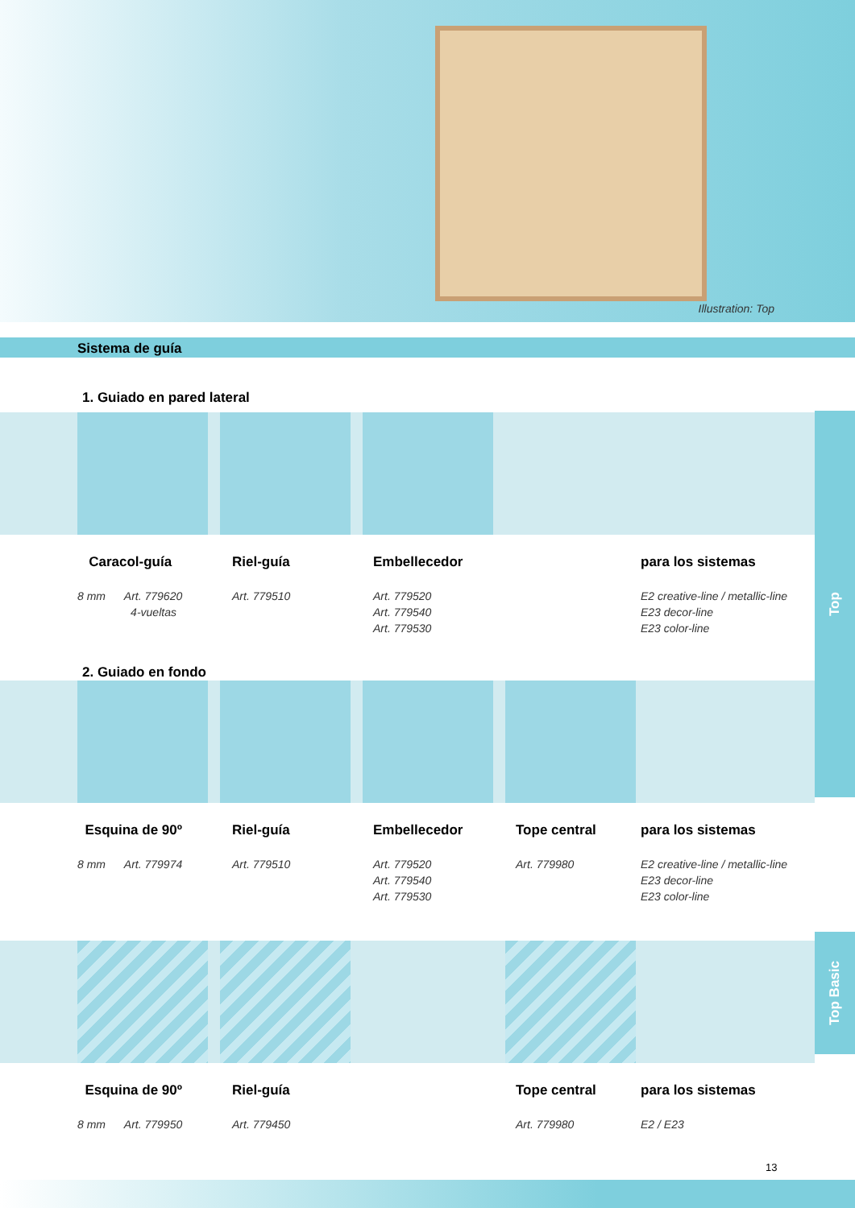Illustration: Top
Sistema de guía
1. Guiado en pared lateral
Caracol-guía
8 mm Art. 779620
4-vueltas
Riel-guía
Art. 779510
Embellecedor
Art. 779520
Art. 779540
Art. 779530
para los sistemas
E2 creative-line / metallic-line
E23 decor-line
E23 color-line
2. Guiado en fondo
Esquina de 90º
8 mm Art. 779974
Riel-guía
Art. 779510
Embellecedor
Art. 779520
Art. 779540
Art. 779530
Tope central
Art. 779980
para los sistemas
E2 creative-line / metallic-line
E23 decor-line
E23 color-line
Esquina de 90º
8 mm Art. 779950
Riel-guía
Art. 779450
Tope central
Art. 779980
para los sistemas
E2 / E23
Top
Top Basic
13